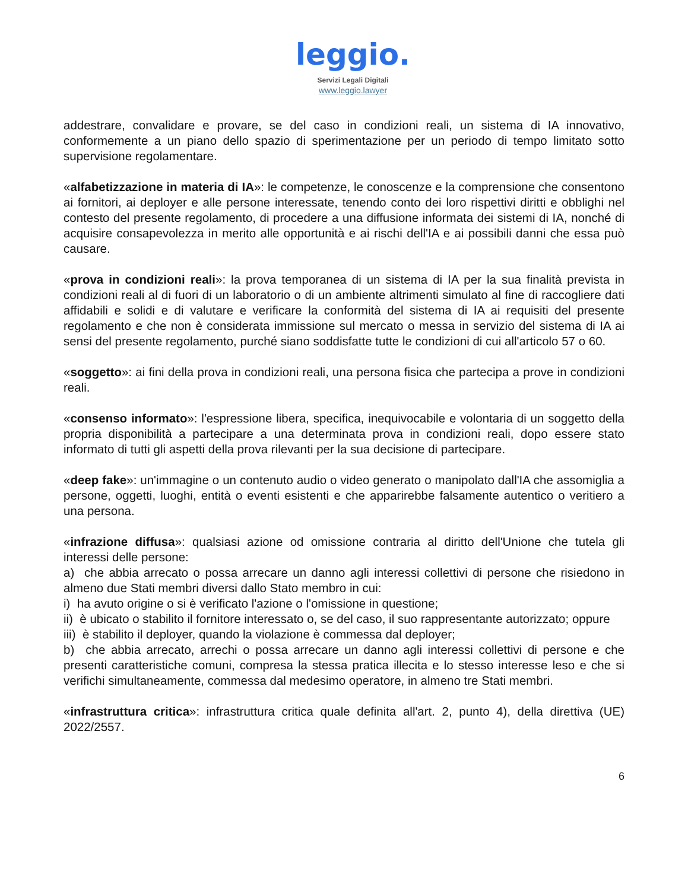leggio.
Servizi Legali Digitali
www.leggio.lawyer
addestrare, convalidare e provare, se del caso in condizioni reali, un sistema di IA innovativo, conformemente a un piano dello spazio di sperimentazione per un periodo di tempo limitato sotto supervisione regolamentare.
«alfabetizzazione in materia di IA»: le competenze, le conoscenze e la comprensione che consentono ai fornitori, ai deployer e alle persone interessate, tenendo conto dei loro rispettivi diritti e obblighi nel contesto del presente regolamento, di procedere a una diffusione informata dei sistemi di IA, nonché di acquisire consapevolezza in merito alle opportunità e ai rischi dell'IA e ai possibili danni che essa può causare.
«prova in condizioni reali»: la prova temporanea di un sistema di IA per la sua finalità prevista in condizioni reali al di fuori di un laboratorio o di un ambiente altrimenti simulato al fine di raccogliere dati affidabili e solidi e di valutare e verificare la conformità del sistema di IA ai requisiti del presente regolamento e che non è considerata immissione sul mercato o messa in servizio del sistema di IA ai sensi del presente regolamento, purché siano soddisfatte tutte le condizioni di cui all'articolo 57 o 60.
«soggetto»: ai fini della prova in condizioni reali, una persona fisica che partecipa a prove in condizioni reali.
«consenso informato»: l'espressione libera, specifica, inequivocabile e volontaria di un soggetto della propria disponibilità a partecipare a una determinata prova in condizioni reali, dopo essere stato informato di tutti gli aspetti della prova rilevanti per la sua decisione di partecipare.
«deep fake»: un'immagine o un contenuto audio o video generato o manipolato dall'IA che assomiglia a persone, oggetti, luoghi, entità o eventi esistenti e che apparirebbe falsamente autentico o veritiero a una persona.
«infrazione diffusa»: qualsiasi azione od omissione contraria al diritto dell'Unione che tutela gli interessi delle persone:
a) che abbia arrecato o possa arrecare un danno agli interessi collettivi di persone che risiedono in almeno due Stati membri diversi dallo Stato membro in cui:
i) ha avuto origine o si è verificato l'azione o l'omissione in questione;
ii) è ubicato o stabilito il fornitore interessato o, se del caso, il suo rappresentante autorizzato; oppure
iii) è stabilito il deployer, quando la violazione è commessa dal deployer;
b) che abbia arrecato, arrechi o possa arrecare un danno agli interessi collettivi di persone e che presenti caratteristiche comuni, compresa la stessa pratica illecita e lo stesso interesse leso e che si verifichi simultaneamente, commessa dal medesimo operatore, in almeno tre Stati membri.
«infrastruttura critica»: infrastruttura critica quale definita all'art. 2, punto 4), della direttiva (UE) 2022/2557.
6